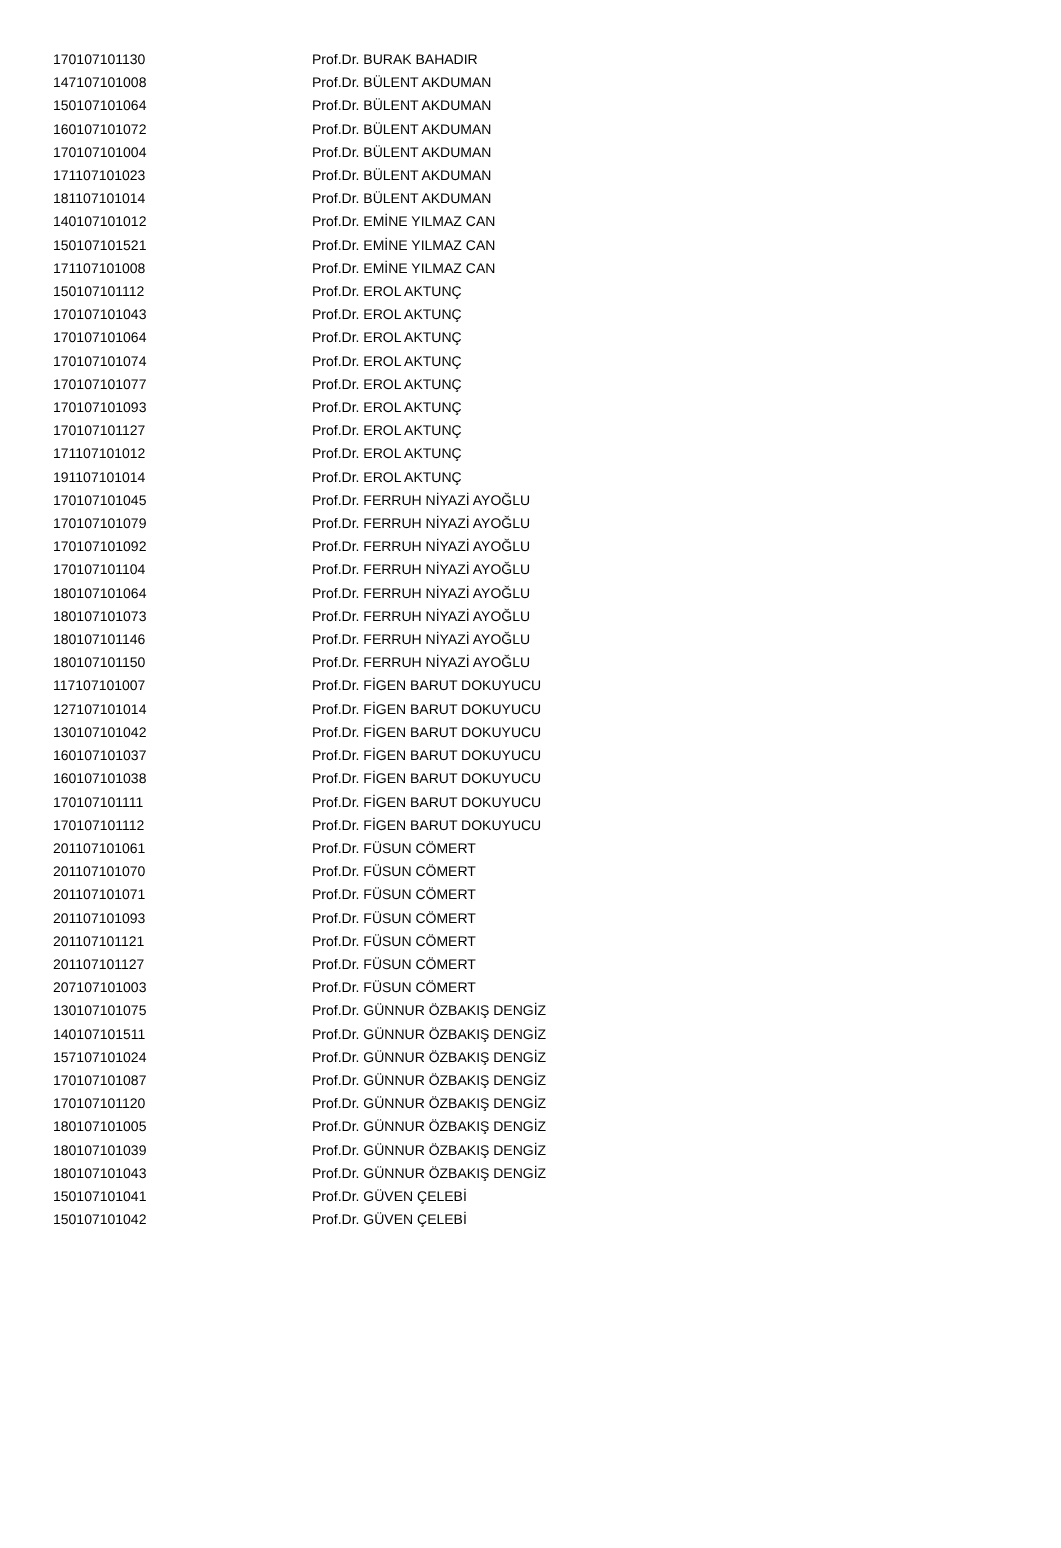| 170107101130 | Prof.Dr. BURAK BAHADIR |
| 147107101008 | Prof.Dr. BÜLENT AKDUMAN |
| 150107101064 | Prof.Dr. BÜLENT AKDUMAN |
| 160107101072 | Prof.Dr. BÜLENT AKDUMAN |
| 170107101004 | Prof.Dr. BÜLENT AKDUMAN |
| 171107101023 | Prof.Dr. BÜLENT AKDUMAN |
| 181107101014 | Prof.Dr. BÜLENT AKDUMAN |
| 140107101012 | Prof.Dr. EMİNE YILMAZ CAN |
| 150107101521 | Prof.Dr. EMİNE YILMAZ CAN |
| 171107101008 | Prof.Dr. EMİNE YILMAZ CAN |
| 150107101112 | Prof.Dr. EROL AKTUNÇ |
| 170107101043 | Prof.Dr. EROL AKTUNÇ |
| 170107101064 | Prof.Dr. EROL AKTUNÇ |
| 170107101074 | Prof.Dr. EROL AKTUNÇ |
| 170107101077 | Prof.Dr. EROL AKTUNÇ |
| 170107101093 | Prof.Dr. EROL AKTUNÇ |
| 170107101127 | Prof.Dr. EROL AKTUNÇ |
| 171107101012 | Prof.Dr. EROL AKTUNÇ |
| 191107101014 | Prof.Dr. EROL AKTUNÇ |
| 170107101045 | Prof.Dr. FERRUH NİYAZİ AYOĞLU |
| 170107101079 | Prof.Dr. FERRUH NİYAZİ AYOĞLU |
| 170107101092 | Prof.Dr. FERRUH NİYAZİ AYOĞLU |
| 170107101104 | Prof.Dr. FERRUH NİYAZİ AYOĞLU |
| 180107101064 | Prof.Dr. FERRUH NİYAZİ AYOĞLU |
| 180107101073 | Prof.Dr. FERRUH NİYAZİ AYOĞLU |
| 180107101146 | Prof.Dr. FERRUH NİYAZİ AYOĞLU |
| 180107101150 | Prof.Dr. FERRUH NİYAZİ AYOĞLU |
| 117107101007 | Prof.Dr. FİGEN BARUT DOKUYUCU |
| 127107101014 | Prof.Dr. FİGEN BARUT DOKUYUCU |
| 130107101042 | Prof.Dr. FİGEN BARUT DOKUYUCU |
| 160107101037 | Prof.Dr. FİGEN BARUT DOKUYUCU |
| 160107101038 | Prof.Dr. FİGEN BARUT DOKUYUCU |
| 170107101111 | Prof.Dr. FİGEN BARUT DOKUYUCU |
| 170107101112 | Prof.Dr. FİGEN BARUT DOKUYUCU |
| 201107101061 | Prof.Dr. FÜSUN CÖMERT |
| 201107101070 | Prof.Dr. FÜSUN CÖMERT |
| 201107101071 | Prof.Dr. FÜSUN CÖMERT |
| 201107101093 | Prof.Dr. FÜSUN CÖMERT |
| 201107101121 | Prof.Dr. FÜSUN CÖMERT |
| 201107101127 | Prof.Dr. FÜSUN CÖMERT |
| 207107101003 | Prof.Dr. FÜSUN CÖMERT |
| 130107101075 | Prof.Dr. GÜNNUR ÖZBAKIŞ DENGİZ |
| 140107101511 | Prof.Dr. GÜNNUR ÖZBAKIŞ DENGİZ |
| 157107101024 | Prof.Dr. GÜNNUR ÖZBAKIŞ DENGİZ |
| 170107101087 | Prof.Dr. GÜNNUR ÖZBAKIŞ DENGİZ |
| 170107101120 | Prof.Dr. GÜNNUR ÖZBAKIŞ DENGİZ |
| 180107101005 | Prof.Dr. GÜNNUR ÖZBAKIŞ DENGİZ |
| 180107101039 | Prof.Dr. GÜNNUR ÖZBAKIŞ DENGİZ |
| 180107101043 | Prof.Dr. GÜNNUR ÖZBAKIŞ DENGİZ |
| 150107101041 | Prof.Dr. GÜVEN ÇELEBİ |
| 150107101042 | Prof.Dr. GÜVEN ÇELEBİ |